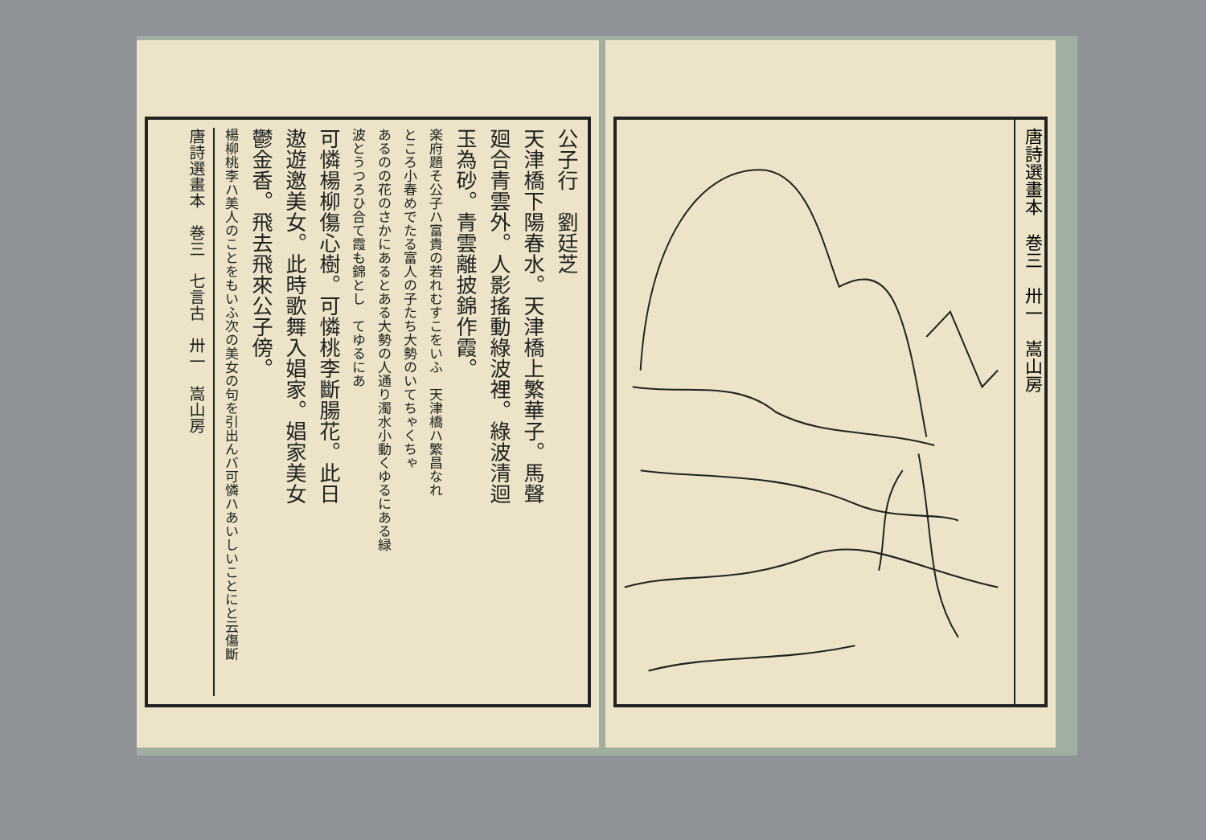公子行　劉廷芝
天津橋下陽春水。天津橋上繁華子。馬聲
廻合青雲外。人影搖動綠波裡。綠波清迴
玉為砂。青雲離披錦作霞。
楽府題そ公子ハ富貴の若れむすこをいふ　天津橋ハ繁昌なれ
ところ小春めでたる富人の子たち大勢のいてちゃくちゃ
あるのの花のさかにあるとある大勢の人通り濁水小動くゆるにある緑
波とうつろひ合て霞も錦とし　てゆるにあ
可憐楊柳傷心樹。可憐桃李斷腸花。此日
遨遊邀美女。此時歌舞入娼家。娼家美女
鬱金香。飛去飛來公子傍。
楊柳桃李ハ美人のことをもいふ次の美女の句を引出んバ可憐ハあいしいことにと云傷斷
唐詩選畫本　巻三　七言古　卅一　嵩山房
唐詩選畫本　巻三　卅一　嵩山房